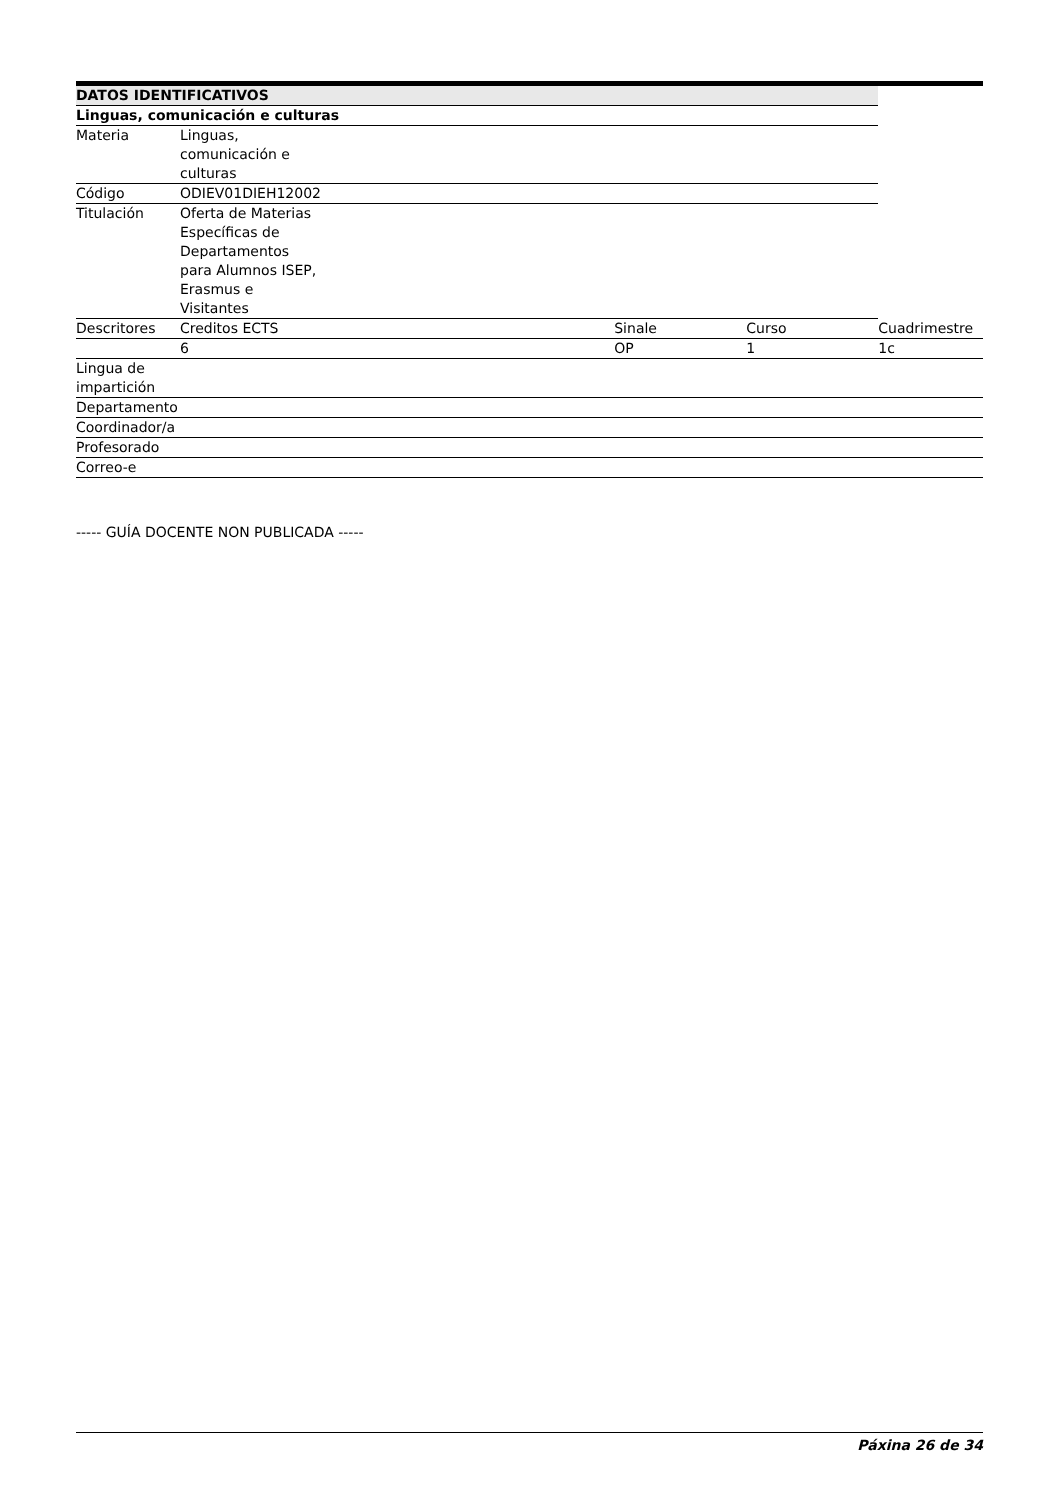| DATOS IDENTIFICATIVOS | | | | | |
| --- | --- | --- | --- | --- | --- |
| Linguas, comunicación e culturas | | | | | |
| Materia | Linguas, comunicación e culturas | | | | |
| Código | ODIEV01DIEH12002 | | | | |
| Titulación | Oferta de Materias Específicas de Departamentos para Alumnos ISEP, Erasmus e Visitantes | | | | |
| Descritores | Creditos ECTS | | Sinale | Curso | Cuadrimestre |
| | 6 | | OP | 1 | 1c |
| Lingua de impartición | | | | | |
| Departamento | | | | | |
| Coordinador/a | | | | | |
| Profesorado | | | | | |
| Correo-e | | | | | |
----- GUÍA DOCENTE NON PUBLICADA -----
Páxina 26 de 34